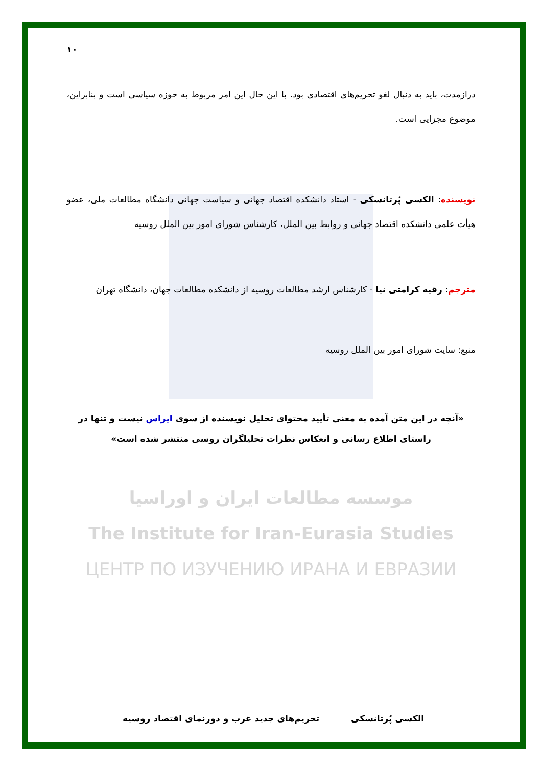۱۰
درازمدت، باید به دنبال لغو تحریم‌های اقتصادی بود. با این حال این امر مربوط به حوزه سیاسی است و بنابراین، موضوع مجزایی است.
نویسنده: الکسی پُرتانسکی - استاد دانشکده اقتصاد جهانی و سیاست جهانی دانشگاه مطالعات ملی، عضو هیأت علمی دانشکده اقتصاد جهانی و روابط بین الملل، کارشناس شورای امور بین الملل روسیه
مترجم: رقیه کرامتی نیا - کارشناس ارشد مطالعات روسیه از دانشکده مطالعات جهان، دانشگاه تهران
منبع: سایت شورای امور بین الملل روسیه
«آنچه در این متن آمده به معنی تأیید محتوای تحلیل نویسنده از سوی ایراس نیست و تنها در راستای اطلاع رسانی و انعکاس نظرات تحلیلگران روسی منتشر شده است»
موسسه مطالعات ایران و اوراسیا
The Institute for Iran-Eurasia Studies
ЦЕНТР ПО ИЗУЧЕНИЮ ИРАНА И ЕВРАЗИИ
الکسی پُرتانسکی تحریم‌های جدید غرب و دورنمای اقتصاد روسیه